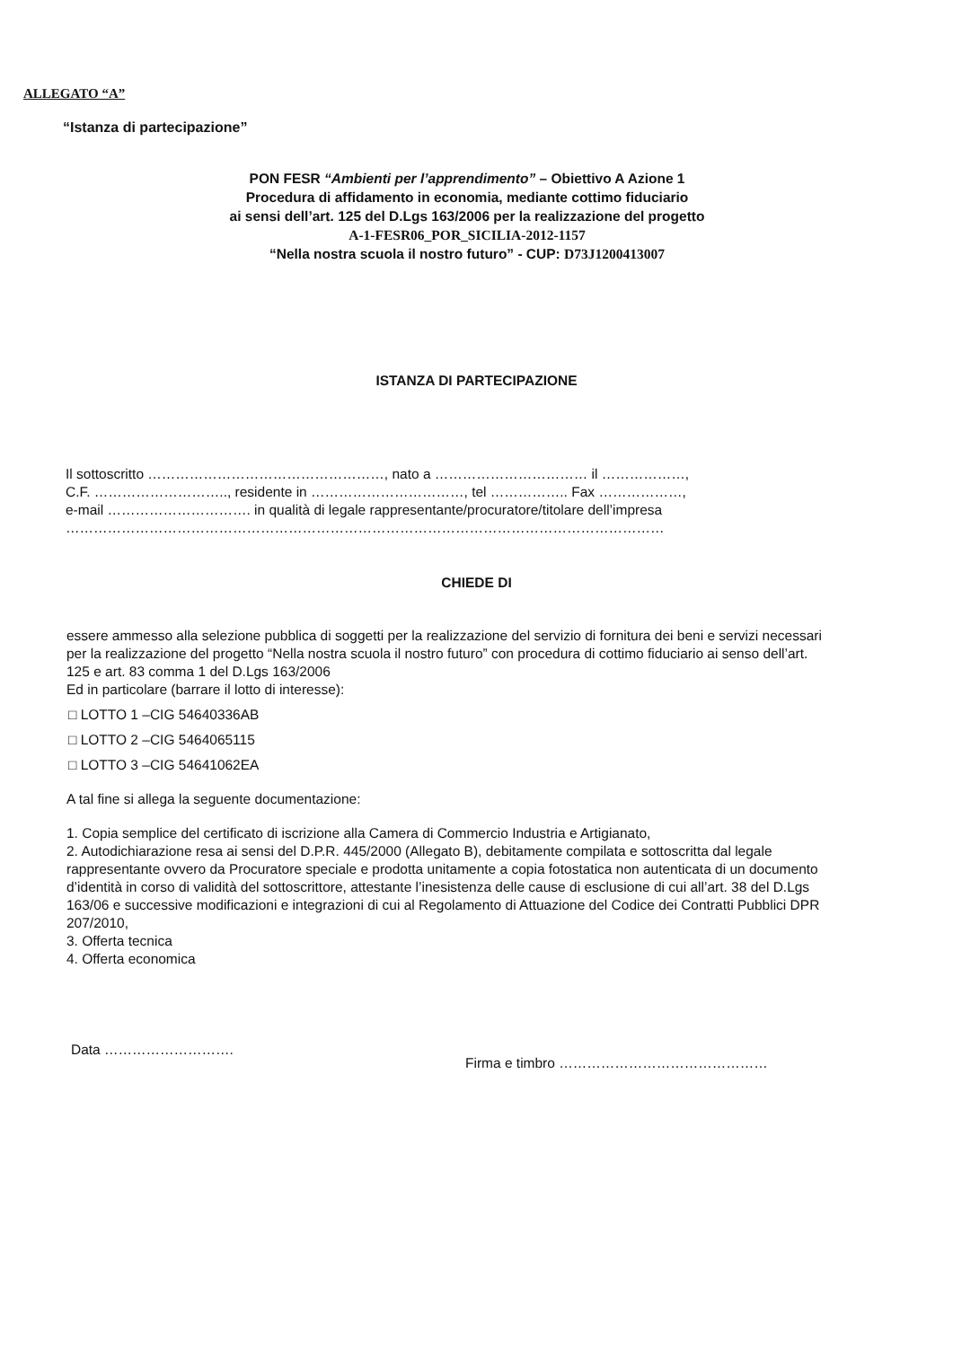ALLEGATO “A”
“Istanza di partecipazione”
PON FESR “Ambienti per l’apprendimento” – Obiettivo A Azione 1
Procedura di affidamento in economia, mediante cottimo fiduciario
ai sensi dell’art. 125 del D.Lgs 163/2006 per la realizzazione del progetto
A-1-FESR06_POR_SICILIA-2012-1157
“Nella nostra scuola il nostro futuro” - CUP: D73J1200413007
ISTANZA DI PARTECIPAZIONE
Il sottoscritto ……………………………………………, nato a …………………………… il ………………,
C.F. ……………………….., residente in ……………………………, tel …………….. Fax ………………,
e-mail …………………………. in qualità di legale rappresentante/procuratore/titolare dell’impresa
…………………………………………………………………………………………………………………
CHIEDE DI
essere ammesso alla selezione pubblica di soggetti per la realizzazione del servizio di fornitura dei beni e servizi necessari per la realizzazione del progetto “Nella nostra scuola il nostro futuro” con procedura di cottimo fiduciario ai senso dell’art. 125 e art. 83 comma 1 del D.Lgs 163/2006
Ed in particolare (barrare il lotto di interesse):
□ LOTTO 1 –CIG 54640336AB
□ LOTTO 2 –CIG 5464065115
□ LOTTO 3 –CIG 54641062EA
A tal fine si allega la seguente documentazione:
1. Copia semplice del certificato di iscrizione alla Camera di Commercio Industria e Artigianato,
2. Autodichiarazione resa ai sensi del D.P.R. 445/2000 (Allegato B), debitamente compilata e sottoscritta dal legale rappresentante ovvero da Procuratore speciale e prodotta unitamente a copia fotostatica non autenticata di un documento d’identità in corso di validità del sottoscrittore, attestante l’inesistenza delle cause di esclusione di cui all’art. 38 del D.Lgs 163/06 e successive modificazioni e integrazioni di cui al Regolamento di Attuazione del Codice dei Contratti Pubblici DPR 207/2010,
3. Offerta tecnica
4. Offerta economica
Data ……………………….
Firma e timbro ………………………………………